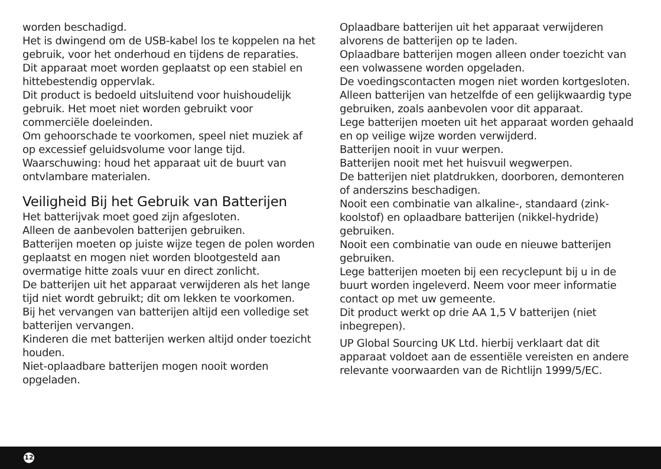worden beschadigd.
Het is dwingend om de USB-kabel los te koppelen na het gebruik, voor het onderhoud en tijdens de reparaties.
Dit apparaat moet worden geplaatst op een stabiel en hittebestendig oppervlak.
Dit product is bedoeld uitsluitend voor huishoudelijk gebruik. Het moet niet worden gebruikt voor commerciële doeleinden.
Om gehoorschade te voorkomen, speel niet muziek af op excessief geluidsvolume voor lange tijd.
Waarschuwing: houd het apparaat uit de buurt van ontvlambare materialen.
Veiligheid Bij het Gebruik van Batterijen
Het batterijvak moet goed zijn afgesloten.
Alleen de aanbevolen batterijen gebruiken.
Batterijen moeten op juiste wijze tegen de polen worden geplaatst en mogen niet worden blootgesteld aan overmatige hitte zoals vuur en direct zonlicht.
De batterijen uit het apparaat verwijderen als het lange tijd niet wordt gebruikt; dit om lekken te voorkomen.
Bij het vervangen van batterijen altijd een volledige set batterijen vervangen.
Kinderen die met batterijen werken altijd onder toezicht houden.
Niet-oplaadbare batterijen mogen nooit worden opgeladen.
Oplaadbare batterijen uit het apparaat verwijderen alvorens de batterijen op te laden.
Oplaadbare batterijen mogen alleen onder toezicht van een volwassene worden opgeladen.
De voedingscontacten mogen niet worden kortgesloten.
Alleen batterijen van hetzelfde of een gelijkwaardig type gebruiken, zoals aanbevolen voor dit apparaat.
Lege batterijen moeten uit het apparaat worden gehaald en op veilige wijze worden verwijderd.
Batterijen nooit in vuur werpen.
Batterijen nooit met het huisvuil wegwerpen.
De batterijen niet platdrukken, doorboren, demonteren of anderszins beschadigen.
Nooit een combinatie van alkaline-, standaard (zink-koolstof) en oplaadbare batterijen (nikkel-hydride) gebruiken.
Nooit een combinatie van oude en nieuwe batterijen gebruiken.
Lege batterijen moeten bij een recyclepunt bij u in de buurt worden ingeleverd. Neem voor meer informatie contact op met uw gemeente.
Dit product werkt op drie AA 1,5 V batterijen (niet inbegrepen).
UP Global Sourcing UK Ltd. hierbij verklaart dat dit apparaat voldoet aan de essentiële vereisten en andere relevante voorwaarden van de Richtlijn 1999/5/EC.
12